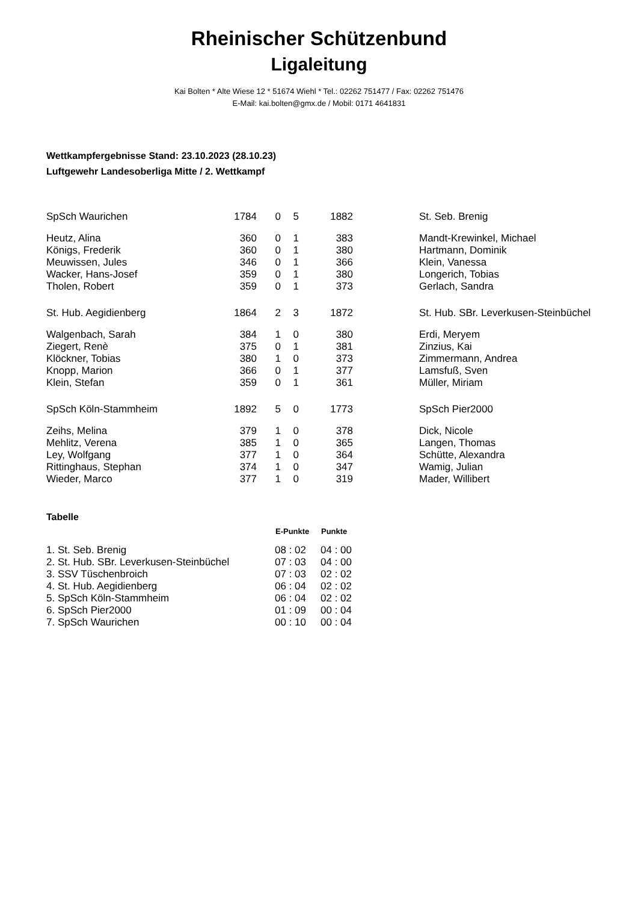Rheinischer Schützenbund
Ligaleitung
Kai Bolten * Alte Wiese 12 * 51674 Wiehl * Tel.: 02262 751477 / Fax: 02262 751476
E-Mail: kai.bolten@gmx.de / Mobil: 0171 4641831
Wettkampfergebnisse Stand: 23.10.2023 (28.10.23)
Luftgewehr Landesoberliga Mitte / 2. Wettkampf
| SpSch Waurichen | 1784 | 0 | 5 | 1882 | | St. Seb. Brenig |
| Heutz, Alina | 360 | 0 | 1 | 383 | | Mandt-Krewinkel, Michael |
| Königs, Frederik | 360 | 0 | 1 | 380 | | Hartmann, Dominik |
| Meuwissen, Jules | 346 | 0 | 1 | 366 | | Klein, Vanessa |
| Wacker, Hans-Josef | 359 | 0 | 1 | 380 | | Longerich, Tobias |
| Tholen, Robert | 359 | 0 | 1 | 373 | | Gerlach, Sandra |
| St. Hub. Aegidienberg | 1864 | 2 | 3 | 1872 | | St. Hub. SBr. Leverkusen-Steinbüchel |
| Walgenbach, Sarah | 384 | 1 | 0 | 380 | | Erdi, Meryem |
| Ziegert, Renè | 375 | 0 | 1 | 381 | | Zinzius, Kai |
| Klöckner, Tobias | 380 | 1 | 0 | 373 | | Zimmermann, Andrea |
| Knopp, Marion | 366 | 0 | 1 | 377 | | Lamsfuß, Sven |
| Klein, Stefan | 359 | 0 | 1 | 361 | | Müller, Miriam |
| SpSch Köln-Stammheim | 1892 | 5 | 0 | 1773 | | SpSch Pier2000 |
| Zeihs, Melina | 379 | 1 | 0 | 378 | | Dick, Nicole |
| Mehlitz, Verena | 385 | 1 | 0 | 365 | | Langen, Thomas |
| Ley, Wolfgang | 377 | 1 | 0 | 364 | | Schütte, Alexandra |
| Rittinghaus, Stephan | 374 | 1 | 0 | 347 | | Wamig, Julian |
| Wieder, Marco | 377 | 1 | 0 | 319 | | Mader, Willibert |
Tabelle
| | E-Punkte | Punkte |
| --- | --- | --- |
| 1. St. Seb. Brenig | 08 : 02 | 04 : 00 |
| 2. St. Hub. SBr. Leverkusen-Steinbüchel | 07 : 03 | 04 : 00 |
| 3. SSV Tüschenbroich | 07 : 03 | 02 : 02 |
| 4. St. Hub. Aegidienberg | 06 : 04 | 02 : 02 |
| 5. SpSch Köln-Stammheim | 06 : 04 | 02 : 02 |
| 6. SpSch Pier2000 | 01 : 09 | 00 : 04 |
| 7. SpSch Waurichen | 00 : 10 | 00 : 04 |